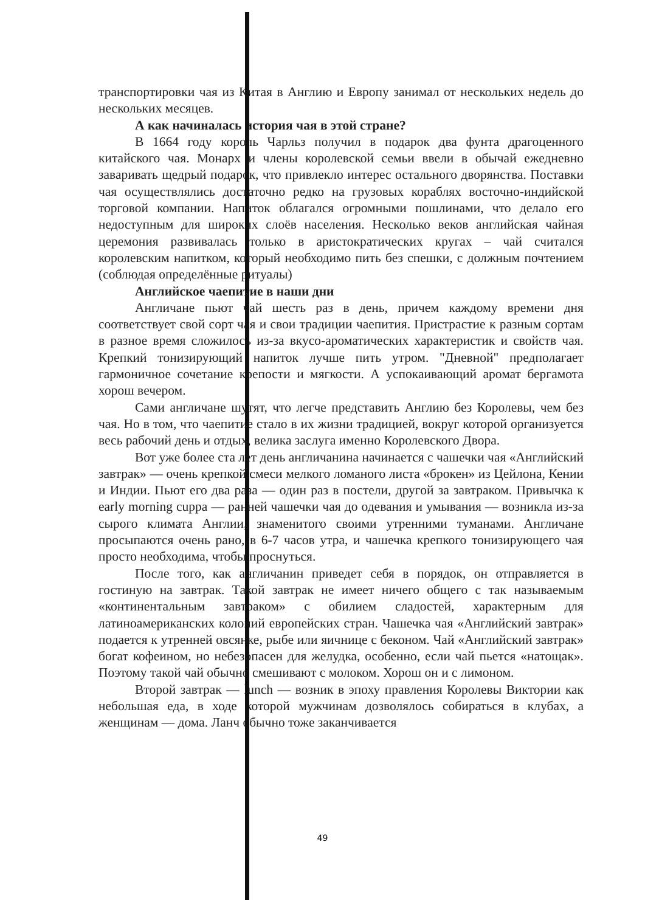транспортировки чая из Китая в Англию и Европу занимал от нескольких недель до нескольких месяцев.
А как начиналась история чая в этой стране?
В 1664 году король Чарльз получил в подарок два фунта драгоценного китайского чая. Монарх и члены королевской семьи ввели в обычай ежедневно заваривать щедрый подарок, что привлекло интерес остального дворянства. Поставки чая осуществлялись достаточно редко на грузовых кораблях восточно-индийской торговой компании. Напиток облагался огромными пошлинами, что делало его недоступным для широких слоёв населения. Несколько веков английская чайная церемония развивалась только в аристократических кругах – чай считался королевским напитком, который необходимо пить без спешки, с должным почтением (соблюдая определённые ритуалы)
Английское чаепитие в наши дни
Англичане пьют чай шесть раз в день, причем каждому времени дня соответствует свой сорт чая и свои традиции чаепития. Пристрастие к разным сортам в разное время сложилось из-за вкусо-ароматических характеристик и свойств чая. Крепкий тонизирующий напиток лучше пить утром. "Дневной" предполагает гармоничное сочетание крепости и мягкости. А успокаивающий аромат бергамота хорош вечером.
Сами англичане шутят, что легче представить Англию без Королевы, чем без чая. Но в том, что чаепитие стало в их жизни традицией, вокруг которой организуется весь рабочий день и отдых, велика заслуга именно Королевского Двора.
Вот уже более ста лет день англичанина начинается с чашечки чая «Английский завтрак» — очень крепкой смеси мелкого ломаного листа «брокен» из Цейлона, Кении и Индии. Пьют его два раза — один раз в постели, другой за завтраком. Привычка к early morning cuppa — ранней чашечки чая до одевания и умывания — возникла из-за сырого климата Англии, знаменитого своими утренними туманами. Англичане просыпаются очень рано, в 6-7 часов утра, и чашечка крепкого тонизирующего чая просто необходима, чтобы проснуться.
После того, как англичанин приведет себя в порядок, он отправляется в гостиную на завтрак. Такой завтрак не имеет ничего общего с так называемым «континентальным завтраком» с обилием сладостей, характерным для латиноамериканских колоний европейских стран. Чашечка чая «Английский завтрак» подается к утренней овсянке, рыбе или яичнице с беконом. Чай «Английский завтрак» богат кофеином, но небезопасен для желудка, особенно, если чай пьется «натощак». Поэтому такой чай обычно смешивают с молоком. Хорош он и с лимоном.
Второй завтрак — lunch — возник в эпоху правления Королевы Виктории как небольшая еда, в ходе которой мужчинам дозволялось собираться в клубах, а женщинам — дома. Ланч обычно тоже заканчивается
49